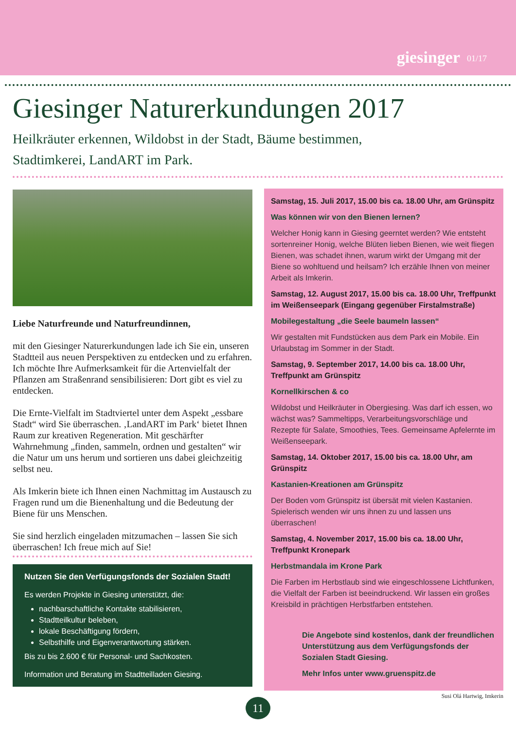giesinger 01/17
Giesinger Naturerkundungen 2017
Heilkräuter erkennen, Wildobst in der Stadt, Bäume bestimmen,
Stadtimkerei, LandART im Park.
Liebe Naturfreunde und Naturfreundinnen,
mit den Giesinger Naturerkundungen lade ich Sie ein, unseren Stadtteil aus neuen Perspektiven zu entdecken und zu erfahren. Ich möchte Ihre Aufmerksamkeit für die Artenvielfalt der Pflanzen am Straßenrand sensibilisieren: Dort gibt es viel zu entdecken.
Die Ernte-Vielfalt im Stadtviertel unter dem Aspekt „essbare Stadt“ wird Sie überraschen. ‚LandART im Park‘ bietet Ihnen Raum zur kreativen Regeneration. Mit geschärfter Wahrnehmung „finden, sammeln, ordnen und gestalten“ wir die Natur um uns herum und sortieren uns dabei gleichzeitig selbst neu.
Als Imkerin biete ich Ihnen einen Nachmittag im Austausch zu Fragen rund um die Bienenhaltung und die Bedeutung der Biene für uns Menschen.
Sie sind herzlich eingeladen mitzumachen – lassen Sie sich überraschen! Ich freue mich auf Sie!
Nutzen Sie den Verfügungsfonds der Sozialen Stadt!
Es werden Projekte in Giesing unterstützt, die:
nachbarschaftliche Kontakte stabilisieren,
Stadtteilkultur beleben,
lokale Beschäftigung fördern,
Selbsthilfe und Eigenverantwortung stärken.
Bis zu bis 2.600 € für Personal- und Sachkosten.
Information und Beratung im Stadtteilladen Giesing.
Samstag, 15. Juli 2017, 15.00 bis ca. 18.00 Uhr, am Grünspitz
Was können wir von den Bienen lernen?
Welcher Honig kann in Giesing geerntet werden? Wie entsteht sortenreiner Honig, welche Blüten lieben Bienen, wie weit fliegen Bienen, was schadet ihnen, warum wirkt der Umgang mit der Biene so wohltuend und heilsam? Ich erzähle Ihnen von meiner Arbeit als Imkerin.
Samstag, 12. August 2017, 15.00 bis ca. 18.00 Uhr, Treffpunkt im Weißenseepark (Eingang gegenüber Firstalmstraße)
Mobilegestaltung „die Seele baumeln lassen“
Wir gestalten mit Fundstücken aus dem Park ein Mobile. Ein Urlaubstag im Sommer in der Stadt.
Samstag, 9. September 2017, 14.00 bis ca. 18.00 Uhr, Treffpunkt am Grünspitz
Kornellkirschen & co
Wildobst und Heilkräuter in Obergiesing. Was darf ich essen, wo wächst was? Sammeltipps, Verarbeitungsvorschläge und Rezepte für Salate, Smoothies, Tees. Gemeinsame Apfelernte im Weißenseepark.
Samstag, 14. Oktober 2017, 15.00 bis ca. 18.00 Uhr, am Grünspitz
Kastanien-Kreationen am Grünspitz
Der Boden vom Grünspitz ist übersät mit vielen Kastanien. Spielerisch wenden wir uns ihnen zu und lassen uns überraschen!
Samstag, 4. November 2017, 15.00 bis ca. 18.00 Uhr, Treffpunkt Kronepark
Herbstmandala im Krone Park
Die Farben im Herbstlaub sind wie eingeschlossene Lichtfunken, die Vielfalt der Farben ist beeindruckend. Wir lassen ein großes Kreisbild in prächtigen Herbstfarben entstehen.
Die Angebote sind kostenlos, dank der freundlichen Unterstützung aus dem Verfügungsfonds der Sozialen Stadt Giesing.
Mehr Infos unter www.gruenspitz.de
Susi Olá Hartwig, Imkerin
11